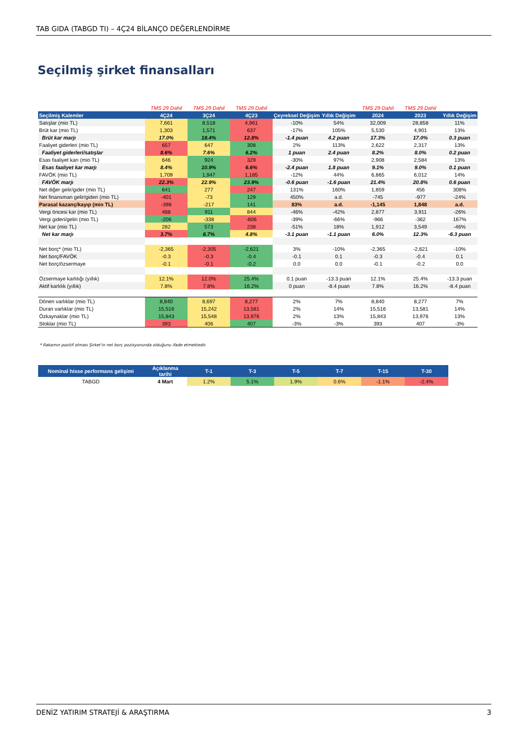TAB GIDA (TABGD TI) – 4Ç24 BİLANÇO DEĞERLENDİRME
Seçilmiş şirket finansalları
| | TMS 29 Dahil | TMS 29 Dahil | TMS 29 Dahil | | | TMS 29 Dahil | TMS 29 Dahil | |
| Seçilmiş Kalemler | 4Ç24 | 3Ç24 | 4Ç23 | Çeyreksel Değişim | Yıllık Değişim | 2024 | 2023 | Yıllık Değişim |
| Satışlar (mio TL) | 7,661 | 8,518 | 4,961 | -10% | 54% | 32,009 | 28,858 | 11% |
| Brüt kar (mio TL) | 1,303 | 1,571 | 637 | -17% | 105% | 5,530 | 4,901 | 13% |
| Brüt kar marjı | 17.0% | 18.4% | 12.8% | -1.4 puan | 4.2 puan | 17.3% | 17.0% | 0.3 puan |
| Faaliyet giderleri (mio TL) | 657 | 647 | 308 | 2% | 113% | 2,622 | 2,317 | 13% |
| Faaliyet giderleri/satışlar | 8.6% | 7.6% | 6.2% | 1 puan | 2.4 puan | 8.2% | 8.0% | 0.2 puan |
| Esas faaliyet karı (mio TL) | 646 | 924 | 329 | -30% | 97% | 2,908 | 2,584 | 13% |
| Esas faaliyet kar marjı | 8.4% | 10.9% | 6.6% | -2.4 puan | 1.8 puan | 9.1% | 9.0% | 0.1 puan |
| FAVÖK (mio TL) | 1,709 | 1,947 | 1,185 | -12% | 44% | 6,865 | 6,012 | 14% |
| FAVÖK marjı | 22.3% | 22.9% | 23.9% | -0.6 puan | -1.6 puan | 21.4% | 20.8% | 0.6 puan |
| Net diğer gelir/gider (mio TL) | 641 | 277 | 247 | 131% | 160% | 1,859 | 456 | 308% |
| Net finansman gelir/gideri (mio TL) | -401 | -73 | 129 | 450% | a.d. | -745 | -977 | -24% |
| Parasal kazanç/kayıp (mio TL) | -398 | -217 | 141 | 83% | a.d. | -1,145 | 1,848 | a.d. |
| Vergi öncesi kar (mio TL) | 488 | 911 | 844 | -46% | -42% | 2,877 | 3,911 | -26% |
| Vergi gideri/geliri (mio TL) | -206 | -338 | -606 | -39% | -66% | -966 | -362 | 167% |
| Net kar (mio TL) | 282 | 573 | 238 | -51% | 18% | 1,912 | 3,549 | -46% |
| Net kar marjı | 3.7% | 6.7% | 4.8% | -3.1 puan | -1.1 puan | 6.0% | 12.3% | -6.3 puan |
| Net borç* (mio TL) | -2,365 | -2,305 | -2,621 | 3% | -10% | -2,365 | -2,621 | -10% |
| Net borç/FAVÖK | -0.3 | -0.3 | -0.4 | -0.1 | 0.1 | -0.3 | -0.4 | 0.1 |
| Net borç/özsermaye | -0.1 | -0.1 | -0.2 | 0.0 | 0.0 | -0.1 | -0.2 | 0.0 |
| Özsermaye karlılığı (yıllık) | 12.1% | 12.0% | 25.4% | 0.1 puan | -13.3 puan | 12.1% | 25.4% | -13.3 puan |
| Aktif karlılık (yıllık) | 7.8% | 7.8% | 16.2% | 0 puan | -8.4 puan | 7.8% | 16.2% | -8.4 puan |
| Dönen varlıklar (mio TL) | 8,840 | 8,697 | 8,277 | 2% | 7% | 8,840 | 8,277 | 7% |
| Duran varlıklar (mio TL) | 15,516 | 15,242 | 13,581 | 2% | 14% | 15,516 | 13,581 | 14% |
| Özkaynaklar (mio TL) | 15,843 | 15,548 | 13,976 | 2% | 13% | 15,843 | 13,976 | 13% |
| Stoklar (mio TL) | 393 | 406 | 407 | -3% | -3% | 393 | 407 | -3% |
* Rakamın pozitif olması Şirket'in net borç pozisyonunda olduğunu ifade etmektedir.
| Nominal hisse performans gelişimi | Açıklanma tarihi | T-1 | T-3 | T-5 | T-7 | T-15 | T-30 |
| --- | --- | --- | --- | --- | --- | --- | --- |
| TABGD | 4 Mart | 1.2% | 5.1% | 1.9% | 0.6% | -1.1% | -2.4% |
DENİZ YATIRIM STRATEJİ & ARAŞTIRMA 3